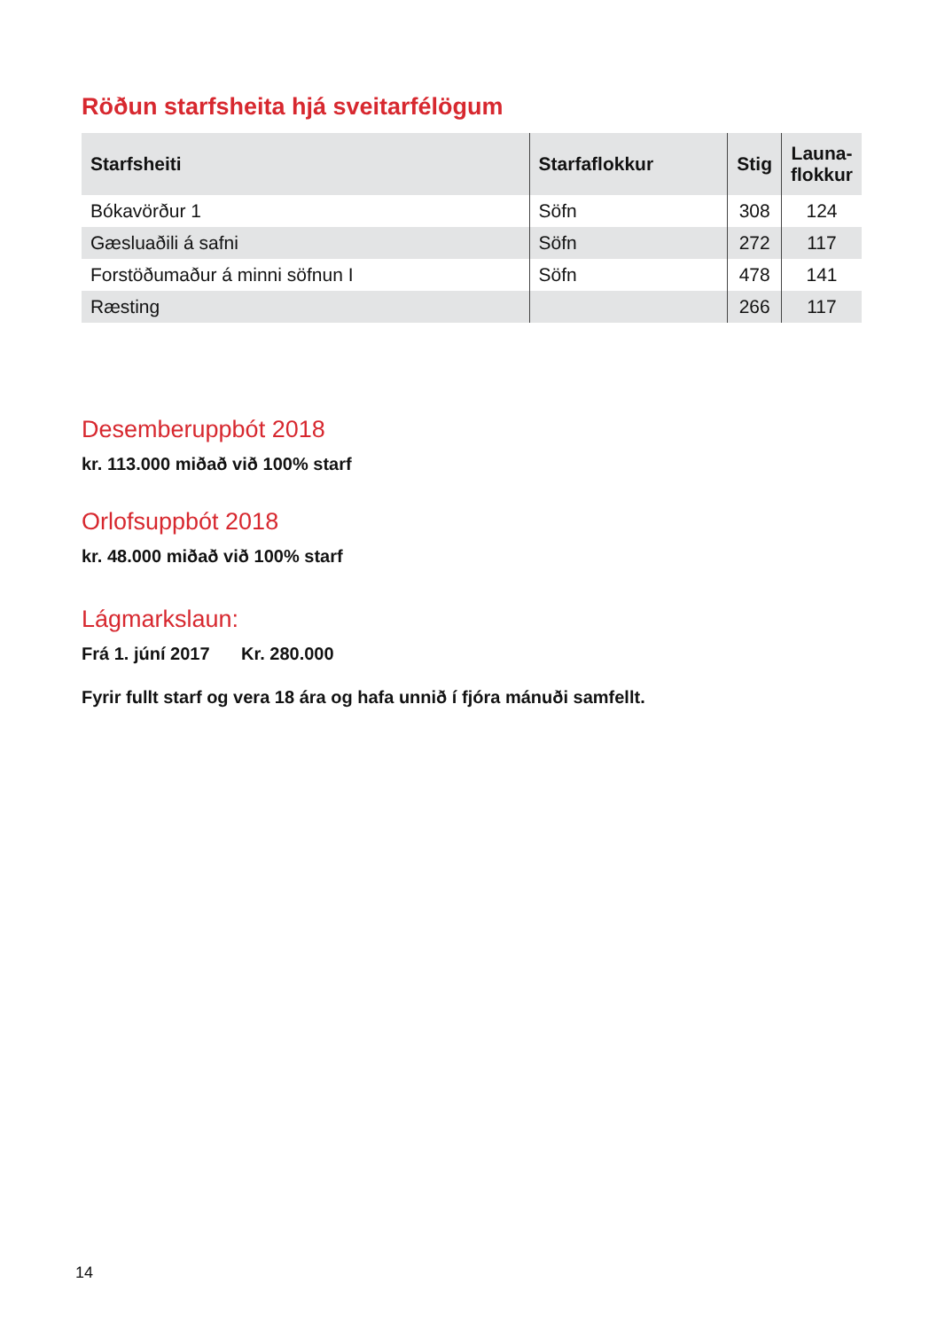Röðun starfsheita hjá sveitarfélögum
| Starfsheiti | Starfaflokkur | Stig | Launa- flokkur |
| --- | --- | --- | --- |
| Bókavörður 1 | Söfn | 308 | 124 |
| Gæsluaðili á safni | Söfn | 272 | 117 |
| Forstöðumaður á minni söfnun I | Söfn | 478 | 141 |
| Ræsting | | 266 | 117 |
Desemberuppbót 2018
kr. 113.000 miðað við 100% starf
Orlofsuppbót 2018
kr. 48.000 miðað við 100% starf
Lágmarkslaun:
Frá 1. júní 2017 Kr. 280.000
Fyrir fullt starf og vera 18 ára og hafa unnið í fjóra mánuði samfellt.
14